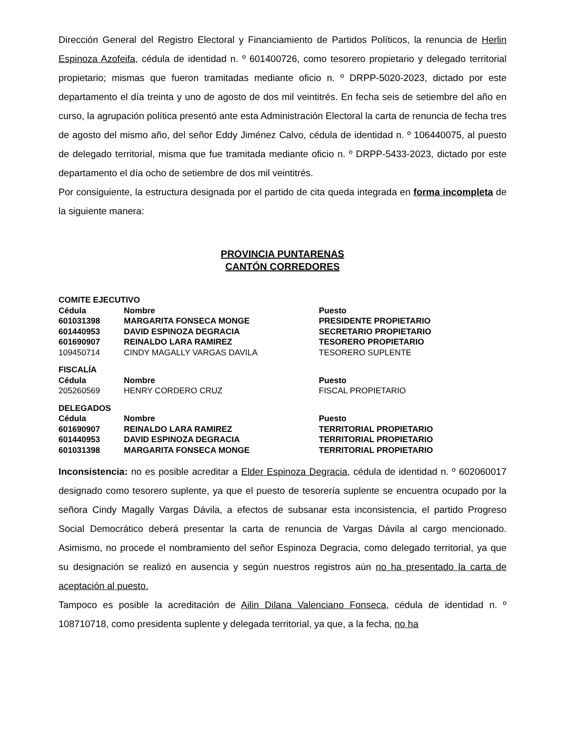Dirección General del Registro Electoral y Financiamiento de Partidos Políticos, la renuncia de Herlin Espinoza Azofeifa, cédula de identidad n. º 601400726, como tesorero propietario y delegado territorial propietario; mismas que fueron tramitadas mediante oficio n. º DRPP-5020-2023, dictado por este departamento el día treinta y uno de agosto de dos mil veintitrés. En fecha seis de setiembre del año en curso, la agrupación política presentó ante esta Administración Electoral la carta de renuncia de fecha tres de agosto del mismo año, del señor Eddy Jiménez Calvo, cédula de identidad n. º 106440075, al puesto de delegado territorial, misma que fue tramitada mediante oficio n. º DRPP-5433-2023, dictado por este departamento el día ocho de setiembre de dos mil veintitrés.
Por consiguiente, la estructura designada por el partido de cita queda integrada en forma incompleta de la siguiente manera:
PROVINCIA PUNTARENAS
CANTÓN CORREDORES
| COMITE EJECUTIVO | | |
| Cédula | Nombre | Puesto |
| 601031398 | MARGARITA FONSECA MONGE | PRESIDENTE PROPIETARIO |
| 601440953 | DAVID ESPINOZA DEGRACIA | SECRETARIO PROPIETARIO |
| 601690907 | REINALDO LARA RAMIREZ | TESORERO PROPIETARIO |
| 109450714 | CINDY MAGALLY VARGAS DAVILA | TESORERO SUPLENTE |
| FISCALÍA | | |
| Cédula | Nombre | Puesto |
| 205260569 | HENRY CORDERO CRUZ | FISCAL PROPIETARIO |
| DELEGADOS | | |
| Cédula | Nombre | Puesto |
| 601690907 | REINALDO LARA RAMIREZ | TERRITORIAL PROPIETARIO |
| 601440953 | DAVID ESPINOZA DEGRACIA | TERRITORIAL PROPIETARIO |
| 601031398 | MARGARITA FONSECA MONGE | TERRITORIAL PROPIETARIO |
Inconsistencia: no es posible acreditar a Elder Espinoza Degracia, cédula de identidad n. º 602060017 designado como tesorero suplente, ya que el puesto de tesorería suplente se encuentra ocupado por la señora Cindy Magally Vargas Dávila, a efectos de subsanar esta inconsistencia, el partido Progreso Social Democrático deberá presentar la carta de renuncia de Vargas Dávila al cargo mencionado. Asimismo, no procede el nombramiento del señor Espinoza Degracia, como delegado territorial, ya que su designación se realizó en ausencia y según nuestros registros aún no ha presentado la carta de aceptación al puesto.
Tampoco es posible la acreditación de Ailin Dilana Valenciano Fonseca, cédula de identidad n. º 108710718, como presidenta suplente y delegada territorial, ya que, a la fecha, no ha